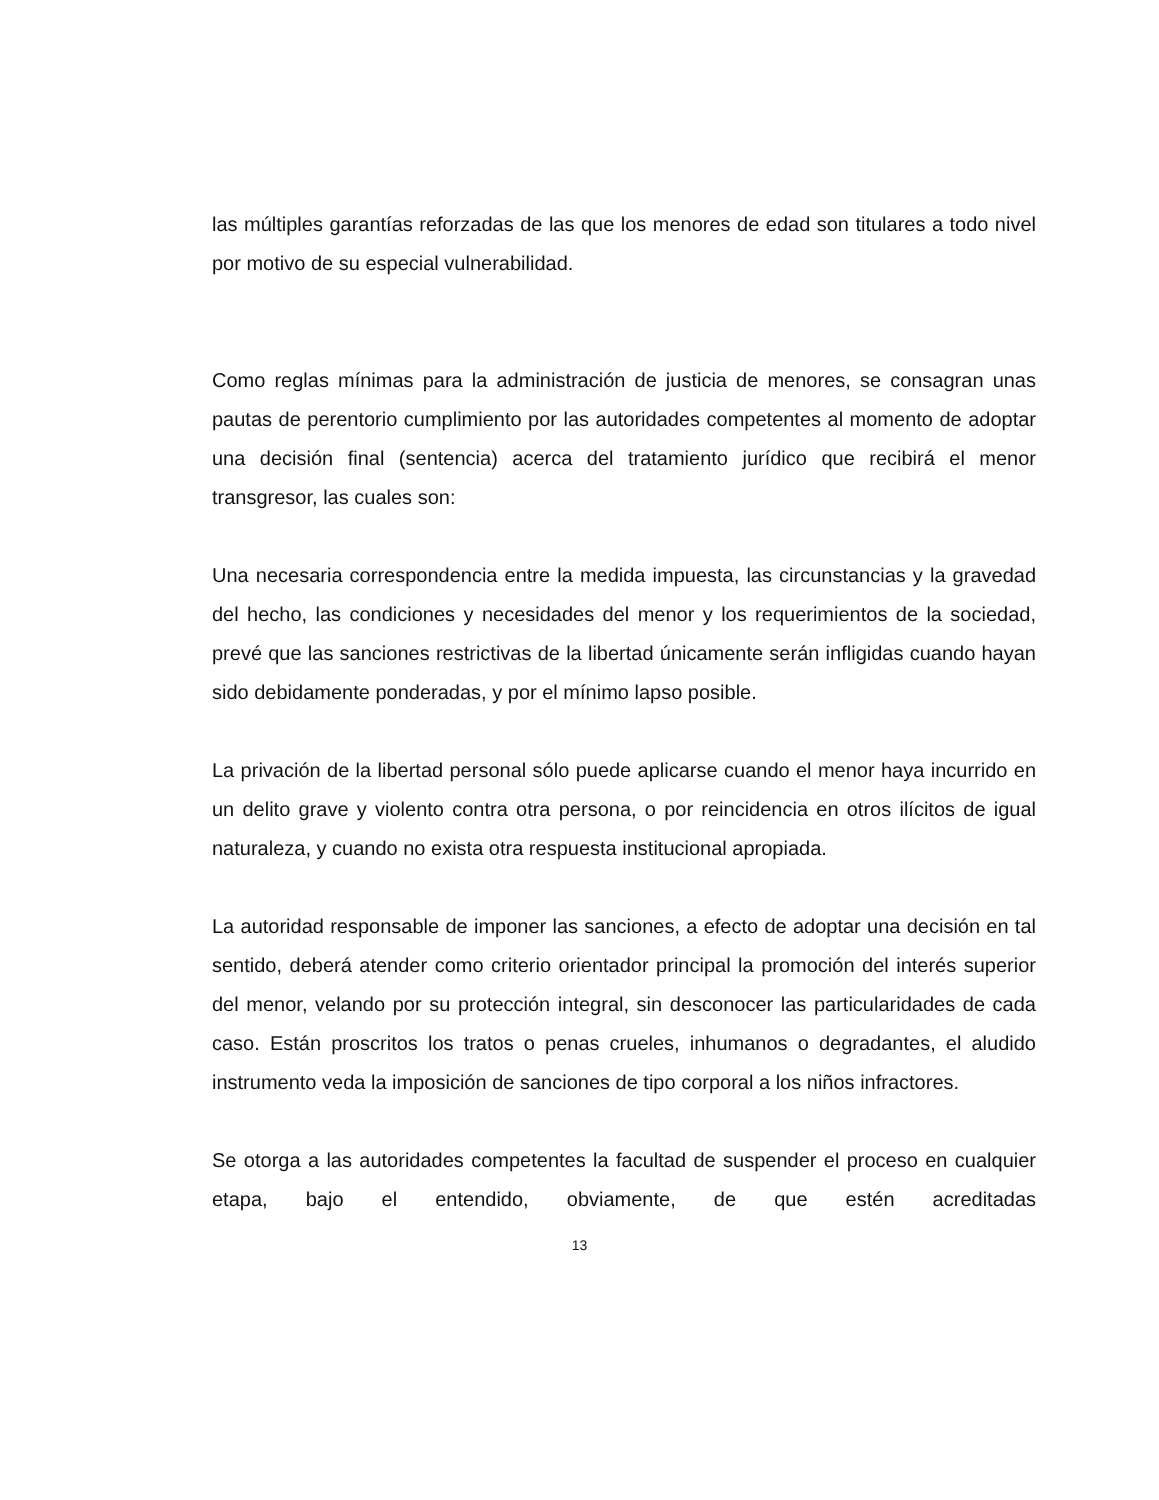las múltiples garantías reforzadas de las que los menores de edad son titulares a todo nivel por motivo de su especial vulnerabilidad.
Como reglas mínimas para la administración de justicia de menores, se consagran unas pautas de perentorio cumplimiento por las autoridades competentes al momento de adoptar una decisión final (sentencia) acerca del tratamiento jurídico que recibirá el menor transgresor, las cuales son:
Una necesaria correspondencia entre la medida impuesta, las circunstancias y la gravedad del hecho, las condiciones y necesidades del menor y los requerimientos de la sociedad, prevé que las sanciones restrictivas de la libertad únicamente serán infligidas cuando hayan sido debidamente ponderadas, y por el mínimo lapso posible.
La privación de la libertad personal sólo puede aplicarse cuando el menor haya incurrido en un delito grave y violento contra otra persona, o por reincidencia en otros ilícitos de igual naturaleza, y cuando no exista otra respuesta institucional apropiada.
La autoridad responsable de imponer las sanciones, a efecto de adoptar una decisión en tal sentido, deberá atender como criterio orientador principal la promoción del interés superior del menor, velando por su protección integral, sin desconocer las particularidades de cada caso. Están proscritos los tratos o penas crueles, inhumanos o degradantes, el aludido instrumento veda la imposición de sanciones de tipo corporal a los niños infractores.
Se otorga a las autoridades competentes la facultad de suspender el proceso en cualquier etapa, bajo el entendido, obviamente, de que estén acreditadas
13